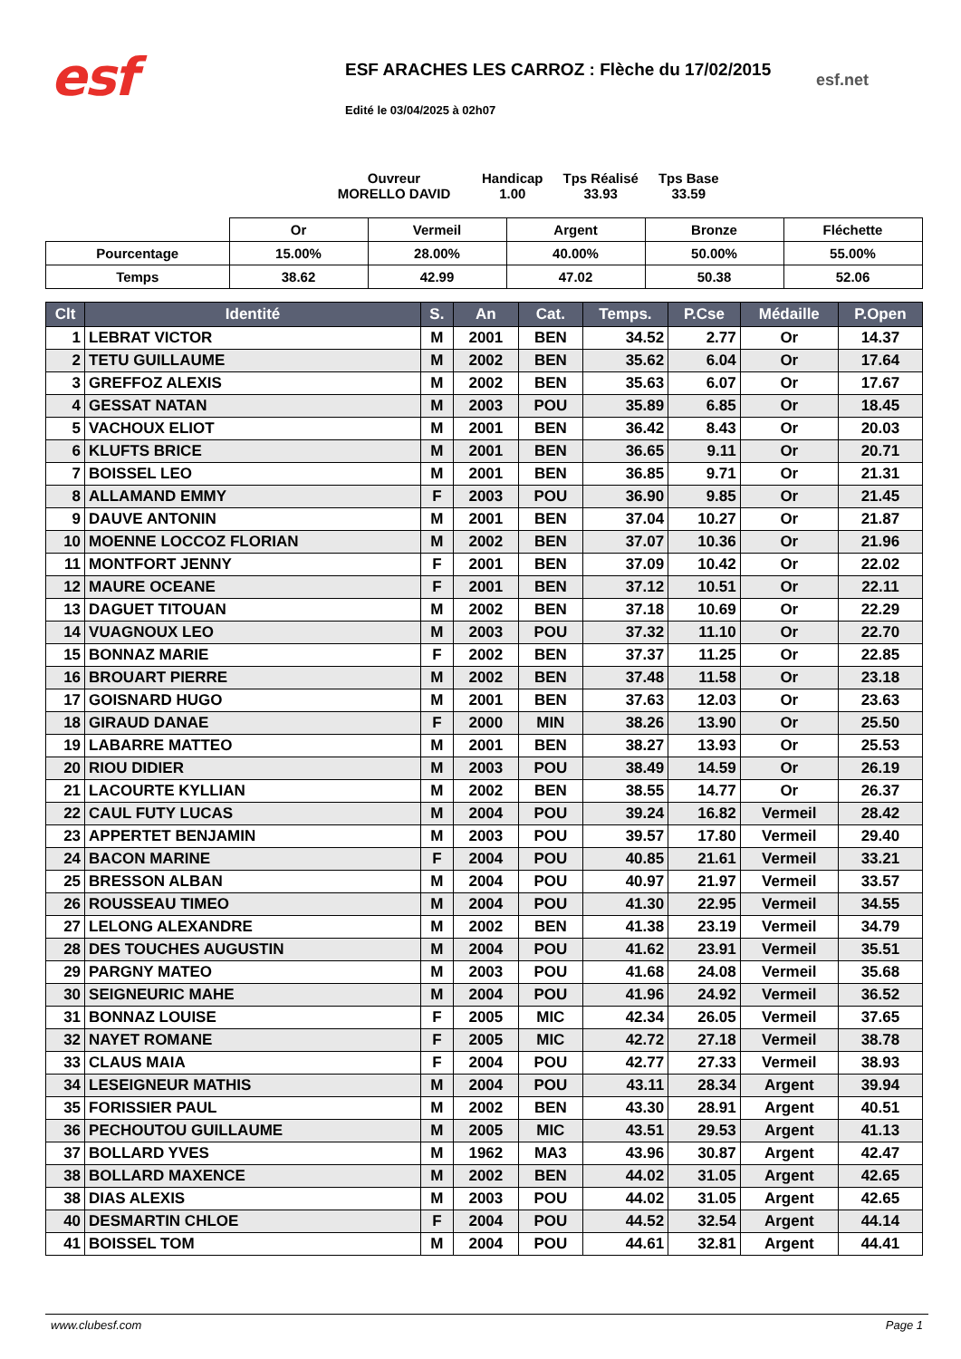esf
ESF ARACHES LES CARROZ : Flèche du 17/02/2015
Edité le 03/04/2025 à 02h07
esf.net
Ouvreur
MORELLO DAVID
Handicap
1.00
Tps Réalisé
33.93
Tps Base
33.59
| | Or | Vermeil | Argent | Bronze | Fléchette |
| Pourcentage | 15.00% | 28.00% | 40.00% | 50.00% | 55.00% |
| Temps | 38.62 | 42.99 | 47.02 | 50.38 | 52.06 |
| Clt | Identité | S. | An | Cat. | Temps. | P.Cse | Médaille | P.Open |
| --- | --- | --- | --- | --- | --- | --- | --- | --- |
| 1 | LEBRAT VICTOR | M | 2001 | BEN | 34.52 | 2.77 | Or | 14.37 |
| 2 | TETU GUILLAUME | M | 2002 | BEN | 35.62 | 6.04 | Or | 17.64 |
| 3 | GREFFOZ ALEXIS | M | 2002 | BEN | 35.63 | 6.07 | Or | 17.67 |
| 4 | GESSAT NATAN | M | 2003 | POU | 35.89 | 6.85 | Or | 18.45 |
| 5 | VACHOUX ELIOT | M | 2001 | BEN | 36.42 | 8.43 | Or | 20.03 |
| 6 | KLUFTS BRICE | M | 2001 | BEN | 36.65 | 9.11 | Or | 20.71 |
| 7 | BOISSEL LEO | M | 2001 | BEN | 36.85 | 9.71 | Or | 21.31 |
| 8 | ALLAMAND EMMY | F | 2003 | POU | 36.90 | 9.85 | Or | 21.45 |
| 9 | DAUVE ANTONIN | M | 2001 | BEN | 37.04 | 10.27 | Or | 21.87 |
| 10 | MOENNE LOCCOZ FLORIAN | M | 2002 | BEN | 37.07 | 10.36 | Or | 21.96 |
| 11 | MONTFORT JENNY | F | 2001 | BEN | 37.09 | 10.42 | Or | 22.02 |
| 12 | MAURE OCEANE | F | 2001 | BEN | 37.12 | 10.51 | Or | 22.11 |
| 13 | DAGUET TITOUAN | M | 2002 | BEN | 37.18 | 10.69 | Or | 22.29 |
| 14 | VUAGNOUX LEO | M | 2003 | POU | 37.32 | 11.10 | Or | 22.70 |
| 15 | BONNAZ MARIE | F | 2002 | BEN | 37.37 | 11.25 | Or | 22.85 |
| 16 | BROUART PIERRE | M | 2002 | BEN | 37.48 | 11.58 | Or | 23.18 |
| 17 | GOISNARD HUGO | M | 2001 | BEN | 37.63 | 12.03 | Or | 23.63 |
| 18 | GIRAUD DANAE | F | 2000 | MIN | 38.26 | 13.90 | Or | 25.50 |
| 19 | LABARRE MATTEO | M | 2001 | BEN | 38.27 | 13.93 | Or | 25.53 |
| 20 | RIOU DIDIER | M | 2003 | POU | 38.49 | 14.59 | Or | 26.19 |
| 21 | LACOURTE KYLLIAN | M | 2002 | BEN | 38.55 | 14.77 | Or | 26.37 |
| 22 | CAUL FUTY LUCAS | M | 2004 | POU | 39.24 | 16.82 | Vermeil | 28.42 |
| 23 | APPERTET BENJAMIN | M | 2003 | POU | 39.57 | 17.80 | Vermeil | 29.40 |
| 24 | BACON MARINE | F | 2004 | POU | 40.85 | 21.61 | Vermeil | 33.21 |
| 25 | BRESSON ALBAN | M | 2004 | POU | 40.97 | 21.97 | Vermeil | 33.57 |
| 26 | ROUSSEAU TIMEO | M | 2004 | POU | 41.30 | 22.95 | Vermeil | 34.55 |
| 27 | LELONG ALEXANDRE | M | 2002 | BEN | 41.38 | 23.19 | Vermeil | 34.79 |
| 28 | DES TOUCHES AUGUSTIN | M | 2004 | POU | 41.62 | 23.91 | Vermeil | 35.51 |
| 29 | PARGNY MATEO | M | 2003 | POU | 41.68 | 24.08 | Vermeil | 35.68 |
| 30 | SEIGNEURIC MAHE | M | 2004 | POU | 41.96 | 24.92 | Vermeil | 36.52 |
| 31 | BONNAZ LOUISE | F | 2005 | MIC | 42.34 | 26.05 | Vermeil | 37.65 |
| 32 | NAYET ROMANE | F | 2005 | MIC | 42.72 | 27.18 | Vermeil | 38.78 |
| 33 | CLAUS MAIA | F | 2004 | POU | 42.77 | 27.33 | Vermeil | 38.93 |
| 34 | LESEIGNEUR MATHIS | M | 2004 | POU | 43.11 | 28.34 | Argent | 39.94 |
| 35 | FORISSIER PAUL | M | 2002 | BEN | 43.30 | 28.91 | Argent | 40.51 |
| 36 | PECHOUTOU GUILLAUME | M | 2005 | MIC | 43.51 | 29.53 | Argent | 41.13 |
| 37 | BOLLARD YVES | M | 1962 | MA3 | 43.96 | 30.87 | Argent | 42.47 |
| 38 | BOLLARD MAXENCE | M | 2002 | BEN | 44.02 | 31.05 | Argent | 42.65 |
| 38 | DIAS ALEXIS | M | 2003 | POU | 44.02 | 31.05 | Argent | 42.65 |
| 40 | DESMARTIN CHLOE | F | 2004 | POU | 44.52 | 32.54 | Argent | 44.14 |
| 41 | BOISSEL TOM | M | 2004 | POU | 44.61 | 32.81 | Argent | 44.41 |
www.clubesf.com Page 1